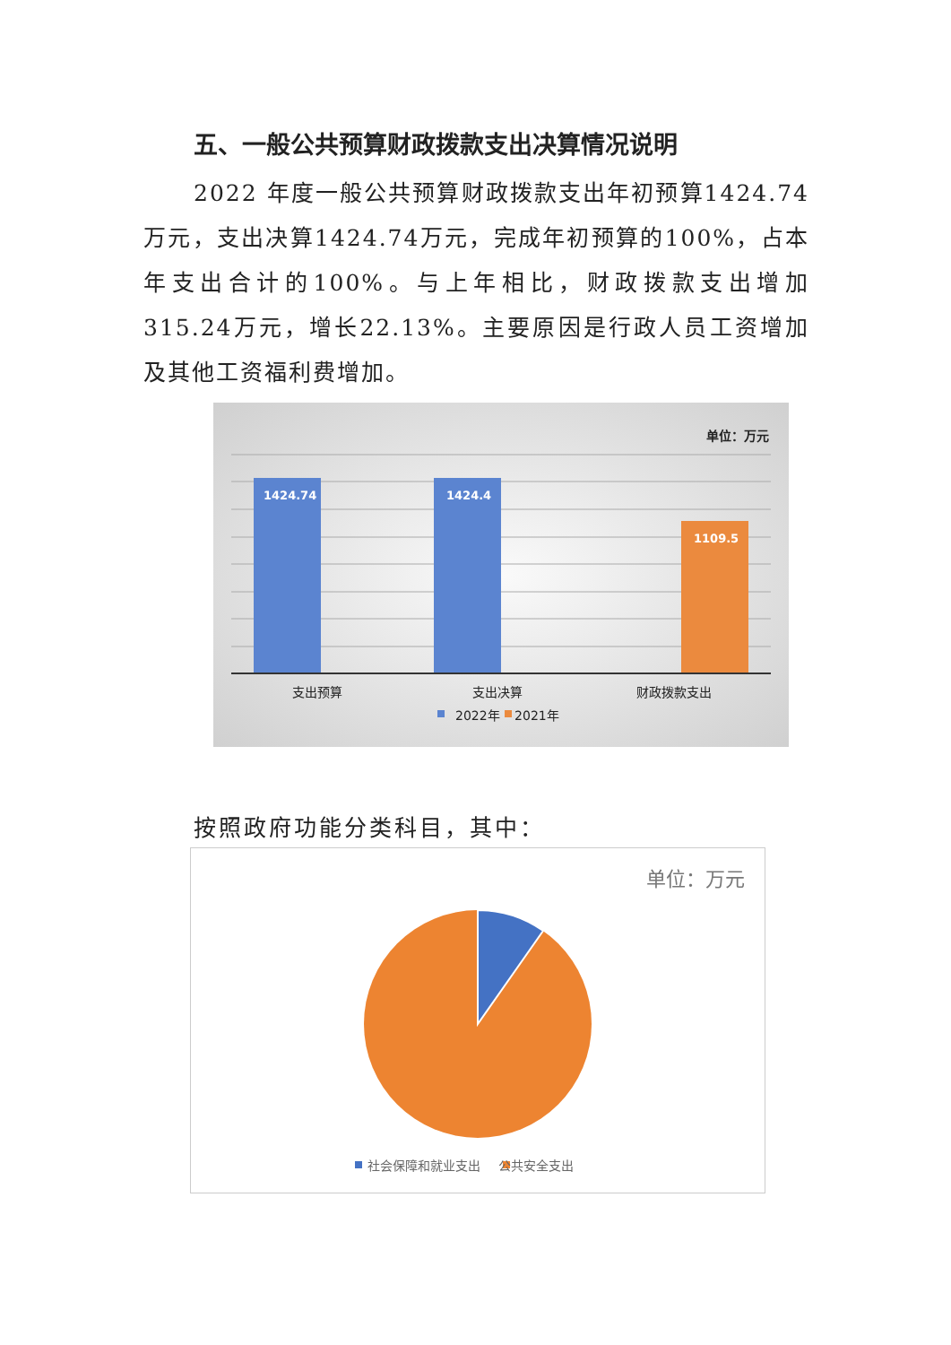五、一般公共预算财政拨款支出决算情况说明
2022 年度一般公共预算财政拨款支出年初预算1424.74万元，支出决算1424.74万元，完成年初预算的100%，占本年支出合计的100%。与上年相比，财政拨款支出增加315.24万元，增长22.13%。主要原因是行政人员工资增加及其他工资福利费增加。
单位：万元
1424.74 1424.4
1109.5
支出预算 支出决算 财政拨款支出
2022年 2021年
按照政府功能分类科目，其中：
单位：万元
社会保障和就业支出 公共安全支出